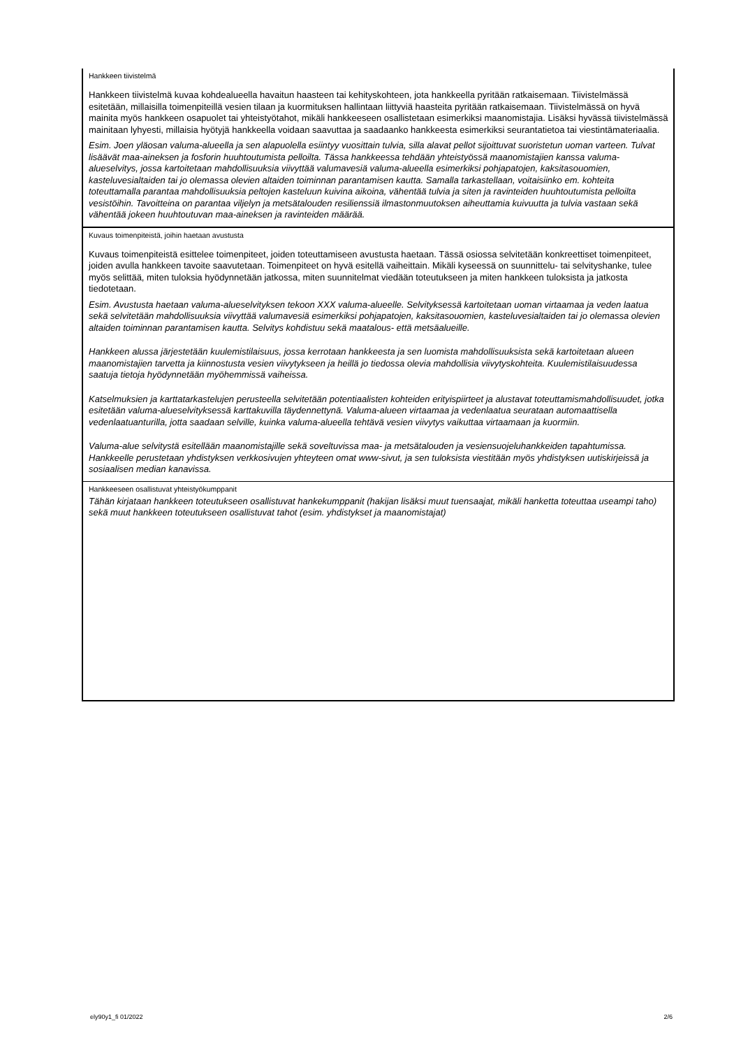Hankkeen tiivistelmä
Hankkeen tiivistelmä kuvaa kohdealueella havaitun haasteen tai kehityskohteen, jota hankkeella pyritään ratkaisemaan. Tiivistelmässä esitetään, millaisilla toimenpiteillä vesien tilaan ja kuormituksen hallintaan liittyviä haasteita pyritään ratkaisemaan. Tiivistelmässä on hyvä mainita myös hankkeen osapuolet tai yhteistyötahot, mikäli hankkeeseen osallistetaan esimerkiksi maanomistajia. Lisäksi hyvässä tiivistelmässä mainitaan lyhyesti, millaisia hyötyjä hankkeella voidaan saavuttaa ja saadaanko hankkeesta esimerkiksi seurantatietoa tai viestintämateriaalia.
Esim. Joen yläosan valuma-alueella ja sen alapuolella esiintyy vuosittain tulvia, silla alavat pellot sijoittuvat suoristetun uoman varteen. Tulvat lisäävät maa-aineksen ja fosforin huuhtoutumista pelloilta. Tässa hankkeessa tehdään yhteistyössä maanomistajien kanssa valuma-alueselvitys, jossa kartoitetaan mahdollisuuksia viivyttää valumavesiä valuma-alueella esimerkiksi pohjapatojen, kaksitasouomien, kasteluvesialtaiden tai jo olemassa olevien altaiden toiminnan parantamisen kautta. Samalla tarkastellaan, voitaisiinko em. kohteita toteuttamalla parantaa mahdollisuuksia peltojen kasteluun kuivina aikoina, vähentää tulvia ja siten ja ravinteiden huuhtoutumista pelloilta vesistöihin. Tavoitteina on parantaa viljelyn ja metsätalouden resilienssiä ilmastonmuutoksen aiheuttamia kuivuutta ja tulvia vastaan sekä vähentää jokeen huuhtoutuvan maa-aineksen ja ravinteiden määrää.
Kuvaus toimenpiteistä, joihin haetaan avustusta
Kuvaus toimenpiteistä esittelee toimenpiteet, joiden toteuttamiseen avustusta haetaan. Tässä osiossa selvitetään konkreettiset toimenpiteet, joiden avulla hankkeen tavoite saavutetaan. Toimenpiteet on hyvä esitellä vaiheittain. Mikäli kyseessä on suunnittelu- tai selvityshanke, tulee myös selittää, miten tuloksia hyödynnetään jatkossa, miten suunnitelmat viedään toteutukseen ja miten hankkeen tuloksista ja jatkosta tiedotetaan.
Esim. Avustusta haetaan valuma-alueselvityksen tekoon XXX valuma-alueelle. Selvityksessä kartoitetaan uoman virtaamaa ja veden laatua sekä selvitetään mahdollisuuksia viivyttää valumavesiä esimerkiksi pohjapatojen, kaksitasouomien, kasteluvesialtaiden tai jo olemassa olevien altaiden toiminnan parantamisen kautta. Selvitys kohdistuu sekä maatalous- että metsäalueille.
Hankkeen alussa järjestetään kuulemistilaisuus, jossa kerrotaan hankkeesta ja sen luomista mahdollisuuksista sekä kartoitetaan alueen maanomistajien tarvetta ja kiinnostusta vesien viivytykseen ja heillä jo tiedossa olevia mahdollisia viivytyskohteita. Kuulemistilaisuudessa saatuja tietoja hyödynnetään myöhemmissä vaiheissa.
Katselmuksien ja karttatarkastelujen perusteella selvitetään potentiaalisten kohteiden erityispiirteet ja alustavat toteuttamismahdollisuudet, jotka esitetään valuma-alueselvityksessä karttakuvilla täydennettynä. Valuma-alueen virtaamaa ja vedenlaatua seurataan automaattisella vedenlaatuanturilla, jotta saadaan selville, kuinka valuma-alueella tehtävä vesien viivytys vaikuttaa virtaamaan ja kuormiin.
Valuma-alue selvitystä esitellään maanomistajille sekä soveltuvissa maa- ja metsätalouden ja vesiensuojeluhankkeiden tapahtumissa. Hankkeelle perustetaan yhdistyksen verkkosivujen yhteyteen omat www-sivut, ja sen tuloksista viestitään myös yhdistyksen uutiskirjeissä ja sosiaalisen median kanavissa.
Hankkeeseen osallistuvat yhteistyökumppanit
Tähän kirjataan hankkeen toteutukseen osallistuvat hankekumppanit (hakijan lisäksi muut tuensaajat, mikäli hanketta toteuttaa useampi taho) sekä muut hankkeen toteutukseen osallistuvat tahot (esim. yhdistykset ja maanomistajat)
ely90y1_fi 01/2022 2/6